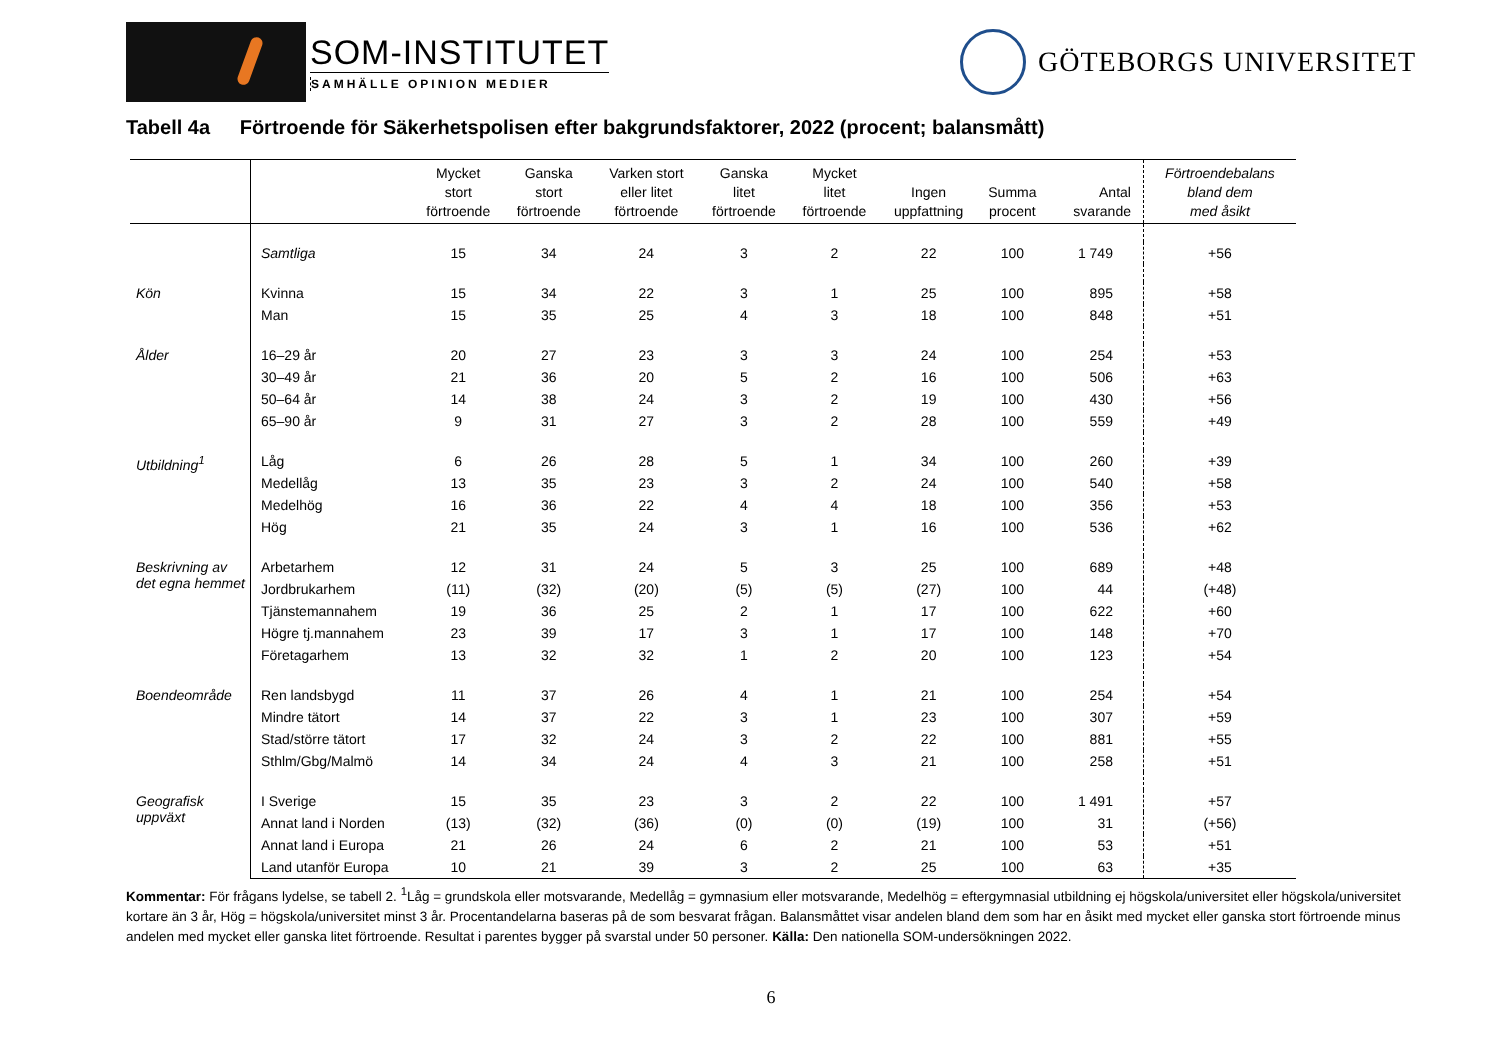SOM-INSTITUTET
SAMHÄLLE OPINION MEDIER
GÖTEBORGS UNIVERSITET
Tabell 4a Förtroende för Säkerhetspolisen efter bakgrundsfaktorer, 2022 (procent; balansmått)
| | | Mycket stort förtroende | Ganska stort förtroende | Varken stort eller litet förtroende | Ganska litet förtroende | Mycket litet förtroende | Ingen uppfattning | Summa procent | Antal svarande | Förtroendebalans bland dem med åsikt |
| --- | --- | --- | --- | --- | --- | --- | --- | --- | --- | --- |
| | Samtliga | 15 | 34 | 24 | 3 | 2 | 22 | 100 | 1 749 | +56 |
| Kön | Kvinna | 15 | 34 | 22 | 3 | 1 | 25 | 100 | 895 | +58 |
| | Man | 15 | 35 | 25 | 4 | 3 | 18 | 100 | 848 | +51 |
| Ålder | 16–29 år | 20 | 27 | 23 | 3 | 3 | 24 | 100 | 254 | +53 |
| | 30–49 år | 21 | 36 | 20 | 5 | 2 | 16 | 100 | 506 | +63 |
| | 50–64 år | 14 | 38 | 24 | 3 | 2 | 19 | 100 | 430 | +56 |
| | 65–90 år | 9 | 31 | 27 | 3 | 2 | 28 | 100 | 559 | +49 |
| Utbildning<sup>1</sup> | Låg | 6 | 26 | 28 | 5 | 1 | 34 | 100 | 260 | +39 |
| | Medellåg | 13 | 35 | 23 | 3 | 2 | 24 | 100 | 540 | +58 |
| | Medelhög | 16 | 36 | 22 | 4 | 4 | 18 | 100 | 356 | +53 |
| | Hög | 21 | 35 | 24 | 3 | 1 | 16 | 100 | 536 | +62 |
| Beskrivning av det egna hemmet | Arbetarhem | 12 | 31 | 24 | 5 | 3 | 25 | 100 | 689 | +48 |
| | Jordbrukarhem | (11) | (32) | (20) | (5) | (5) | (27) | 100 | 44 | (+48) |
| | Tjänstemannahem | 19 | 36 | 25 | 2 | 1 | 17 | 100 | 622 | +60 |
| | Högre tj.mannahem | 23 | 39 | 17 | 3 | 1 | 17 | 100 | 148 | +70 |
| | Företagarhem | 13 | 32 | 32 | 1 | 2 | 20 | 100 | 123 | +54 |
| Boendeområde | Ren landsbygd | 11 | 37 | 26 | 4 | 1 | 21 | 100 | 254 | +54 |
| | Mindre tätort | 14 | 37 | 22 | 3 | 1 | 23 | 100 | 307 | +59 |
| | Stad/större tätort | 17 | 32 | 24 | 3 | 2 | 22 | 100 | 881 | +55 |
| | Sthlm/Gbg/Malmö | 14 | 34 | 24 | 4 | 3 | 21 | 100 | 258 | +51 |
| Geografisk uppväxt | I Sverige | 15 | 35 | 23 | 3 | 2 | 22 | 100 | 1 491 | +57 |
| | Annat land i Norden | (13) | (32) | (36) | (0) | (0) | (19) | 100 | 31 | (+56) |
| | Annat land i Europa | 21 | 26 | 24 | 6 | 2 | 21 | 100 | 53 | +51 |
| | Land utanför Europa | 10 | 21 | 39 | 3 | 2 | 25 | 100 | 63 | +35 |
Kommentar: För frågans lydelse, se tabell 2. <sup>1</sup>Låg = grundskola eller motsvarande, Medellåg = gymnasium eller motsvarande, Medelhög = eftergymnasial utbildning ej högskola/universitet eller högskola/universitet kortare än 3 år, Hög = högskola/universitet minst 3 år. Procentandelarna baseras på de som besvarat frågan. Balansmåttet visar andelen bland dem som har en åsikt med mycket eller ganska stort förtroende minus andelen med mycket eller ganska litet förtroende. Resultat i parentes bygger på svarstal under 50 personer. Källa: Den nationella SOM-undersökningen 2022.
6